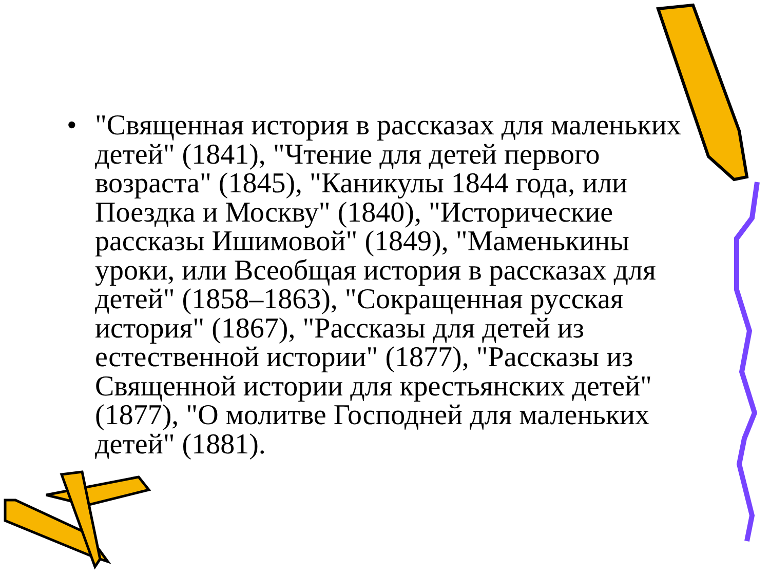• "Священная история в рассказах для маленьких детей" (1841), "Чтение для детей первого возраста" (1845), "Каникулы 1844 года, или Поездка и Москву" (1840), "Исторические рассказы Ишимовой" (1849), "Маменькины уроки, или Всеобщая история в рассказах для детей" (1858–1863), "Сокращенная русская история" (1867), "Рассказы для детей из естественной истории" (1877), "Рассказы из Священной истории для крестьянских детей" (1877), "О молитве Господней для маленьких детей" (1881).